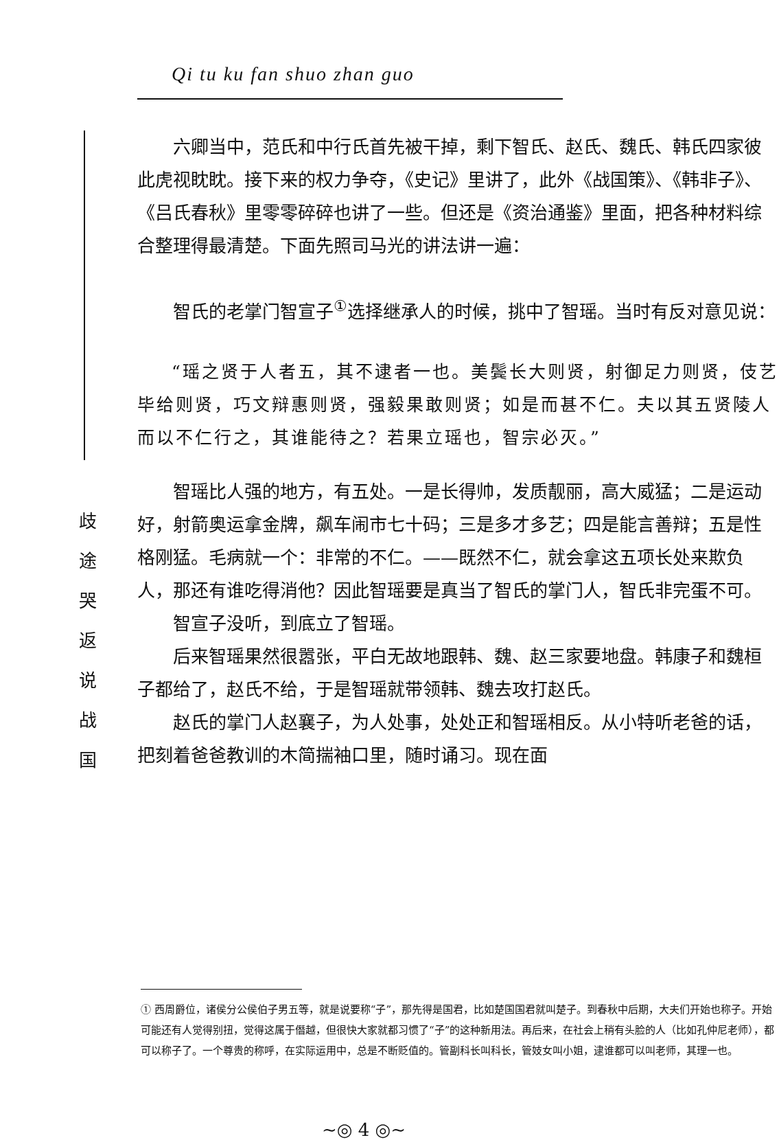Qi tu ku fan shuo zhan guo
歧
途
哭
返
说
战
国
六卿当中，范氏和中行氏首先被干掉，剩下智氏、赵氏、魏氏、韩氏四家彼此虎视眈眈。接下来的权力争夺，《史记》里讲了，此外《战国策》、《韩非子》、《吕氏春秋》里零零碎碎也讲了一些。但还是《资治通鉴》里面，把各种材料综合整理得最清楚。下面先照司马光的讲法讲一遍：
智氏的老掌门智宣子<sup>①</sup>选择继承人的时候，挑中了智瑶。当时有反对意见说：
“瑶之贤于人者五，其不逮者一也。美鬓长大则贤，射御足力则贤，伎艺毕给则贤，巧文辩惠则贤，强毅果敢则贤；如是而甚不仁。夫以其五贤陵人而以不仁行之，其谁能待之？若果立瑶也，智宗必灭。”
智瑶比人强的地方，有五处。一是长得帅，发质靓丽，高大威猛；二是运动好，射箭奥运拿金牌，飙车闹市七十码；三是多才多艺；四是能言善辩；五是性格刚猛。毛病就一个：非常的不仁。——既然不仁，就会拿这五项长处来欺负人，那还有谁吃得消他？因此智瑶要是真当了智氏的掌门人，智氏非完蛋不可。
智宣子没听，到底立了智瑶。
后来智瑶果然很嚣张，平白无故地跟韩、魏、赵三家要地盘。韩康子和魏桓子都给了，赵氏不给，于是智瑶就带领韩、魏去攻打赵氏。
赵氏的掌门人赵襄子，为人处事，处处正和智瑶相反。从小特听老爸的话，把刻着爸爸教训的木简揣袖口里，随时诵习。现在面
① 西周爵位，诸侯分公侯伯子男五等，就是说要称“子”，那先得是国君，比如楚国国君就叫楚子。到春秋中后期，大夫们开始也称子。开始可能还有人觉得别扭，觉得这属于僭越，但很快大家就都习惯了“子”的这种新用法。再后来，在社会上稍有头脸的人（比如孔仲尼老师），都可以称子了。一个尊贵的称呼，在实际运用中，总是不断贬值的。管副科长叫科长，管妓女叫小姐，逮谁都可以叫老师，其理一也。
~◎ 4 ◎~